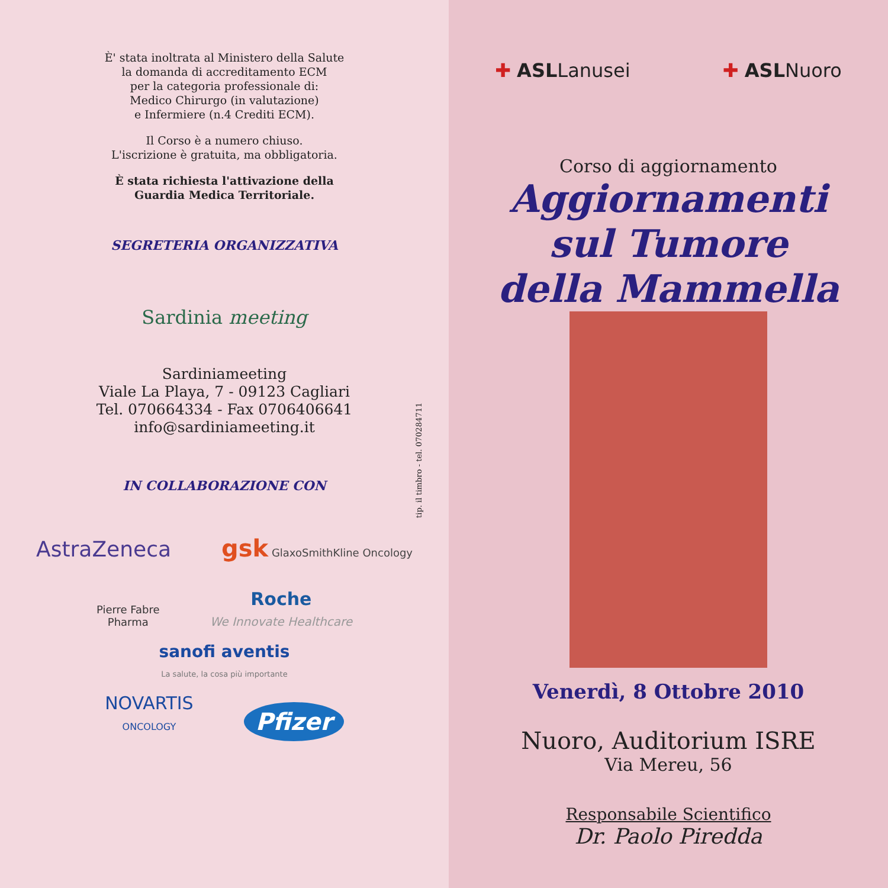È' stata inoltrata al Ministero della Salute
la domanda di accreditamento ECM
per la categoria professionale di:
Medico Chirurgo (in valutazione)
e Infermiere (n.4 Crediti ECM).
Il Corso è a numero chiuso.
L'iscrizione è gratuita, ma obbligatoria.
È stata richiesta l'attivazione della
Guardia Medica Territoriale.
SEGRETERIA ORGANIZZATIVA
Sardinia meeting
Sardiniameeting
Viale La Playa, 7 - 09123 Cagliari
Tel. 070664334 - Fax 0706406641
info@sardiniameeting.it
IN COLLABORAZIONE CON
AstraZeneca gsk GlaxoSmithKline Oncology
Pierre Fabre
Pharma Roche
We Innovate Healthcare
sanofi aventis
La salute, la cosa più importante
NOVARTIS
ONCOLOGY Pfizer
tip. il timbro - tel. 070284711
✚ ASLLanusei ✚ ASLNuoro
Corso di aggiornamento
Aggiornamenti
sul Tumore
della Mammella
Venerdì, 8 Ottobre 2010
Nuoro, Auditorium ISRE
Via Mereu, 56
Responsabile Scientifico
Dr. Paolo Piredda